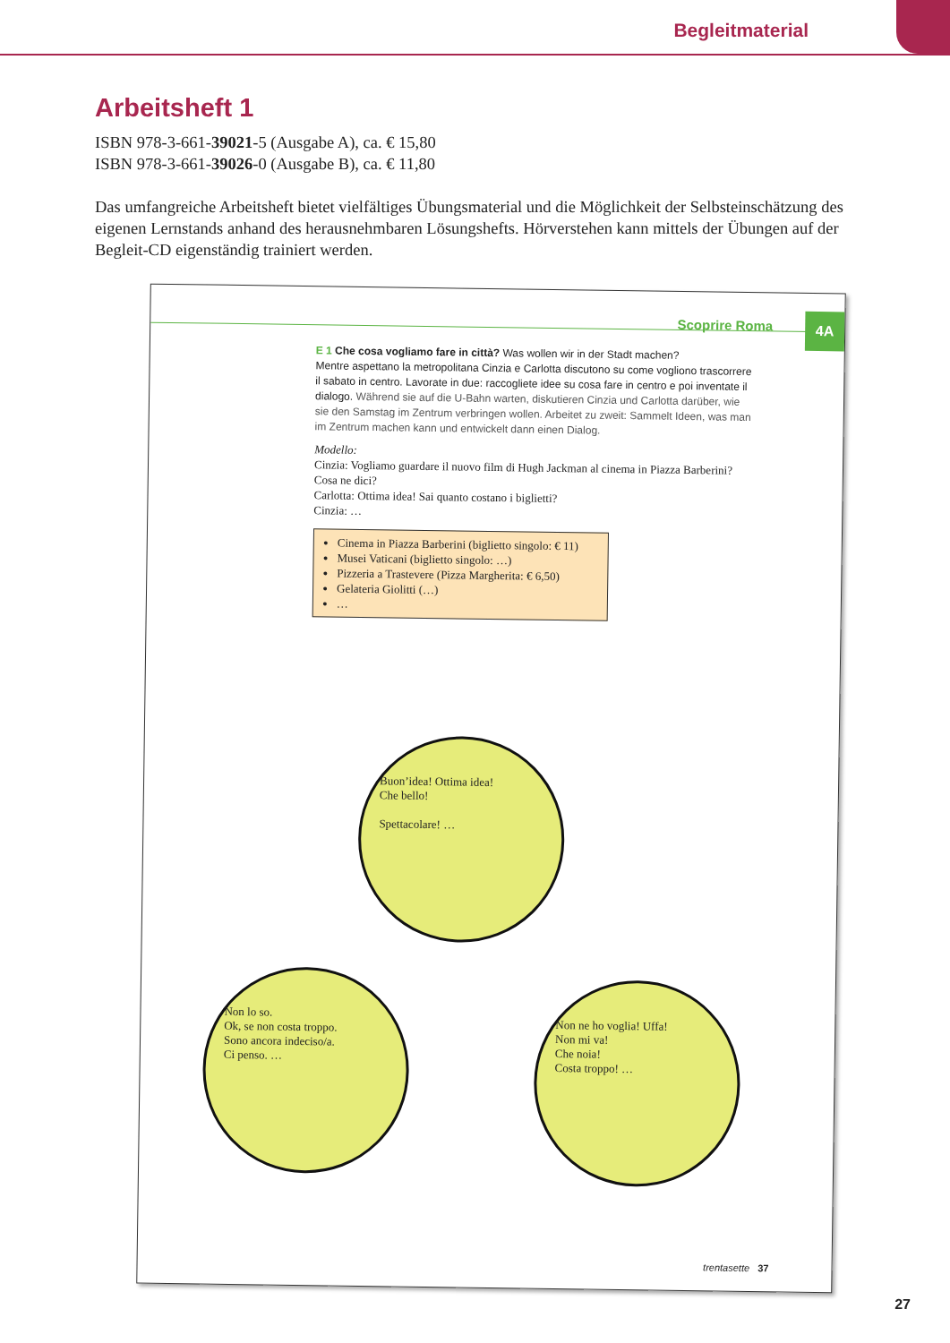Begleitmaterial
Arbeitsheft 1
ISBN 978-3-661-39021-5 (Ausgabe A), ca. € 15,80
ISBN 978-3-661-39026-0 (Ausgabe B), ca. € 11,80
Das umfangreiche Arbeitsheft bietet vielfältiges Übungsmaterial und die Möglichkeit der Selbsteinschätzung des eigenen Lernstands anhand des herausnehmbaren Lösungshefts. Hörverstehen kann mittels der Übungen auf der Begleit-CD eigenständig trainiert werden.
Scoprire Roma 4A
E 1 Che cosa vogliamo fare in città? Was wollen wir in der Stadt machen?
Mentre aspettano la metropolitana Cinzia e Carlotta discutono su come vogliono trascorrere il sabato in centro. Lavorate in due: raccogliete idee su cosa fare in centro e poi inventate il dialogo. Während sie auf die U-Bahn warten, diskutieren Cinzia und Carlotta darüber, wie sie den Samstag im Zentrum verbringen wollen. Arbeitet zu zweit: Sammelt Ideen, was man im Zentrum machen kann und entwickelt dann einen Dialog.
Modello:
Cinzia: Vogliamo guardare il nuovo film di Hugh Jackman al cinema in Piazza Barberini? Cosa ne dici?
Carlotta: Ottima idea! Sai quanto costano i biglietti?
Cinzia: …
Cinema in Piazza Barberini (biglietto singolo: € 11)
Musei Vaticani (biglietto singolo: …)
Pizzeria a Trastevere (Pizza Margherita: € 6,50)
Gelateria Giolitti (…)
…
Buon’idea! Ottima idea!
Che bello!
Spettacolare! …
Non lo so.
Ok, se non costa troppo.
Sono ancora indeciso/a.
Ci penso. …
Non ne ho voglia! Uffa!
Non mi va!
Che noia!
Costa troppo! …
trentasette 37
27